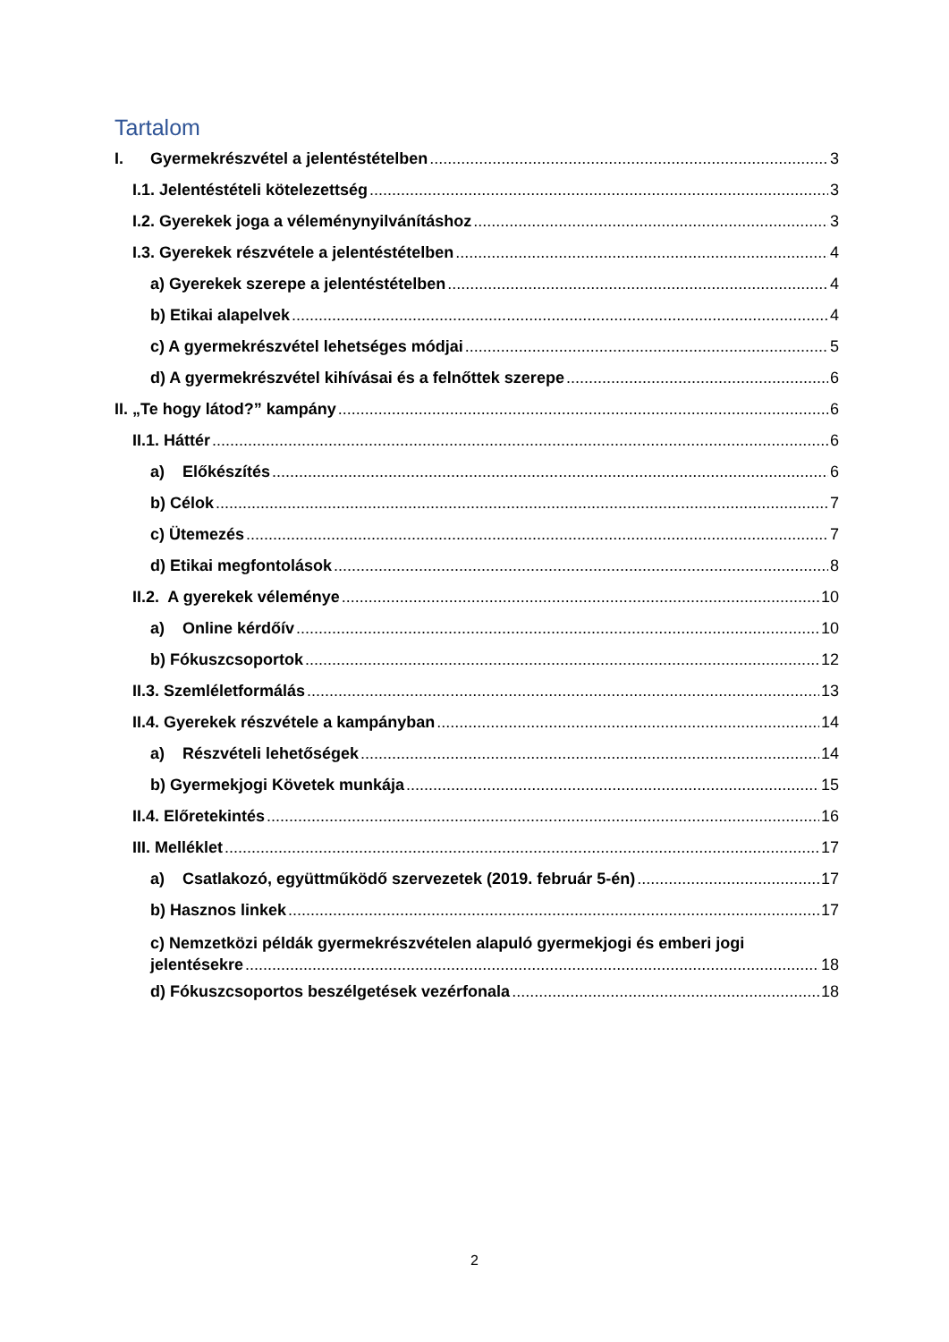Tartalom
I. Gyermekrészvétel a jelentéstételben 3
I.1. Jelentéstételi kötelezettség 3
I.2. Gyerekek joga a véleménynyilvánításhoz 3
I.3. Gyerekek részvétele a jelentéstételben 4
a) Gyerekek szerepe a jelentéstételben 4
b) Etikai alapelvek 4
c) A gyermekrészvétel lehetséges módjai 5
d) A gyermekrészvétel kihívásai és a felnőttek szerepe 6
II. „Te hogy látod?” kampány 6
II.1. Háttér 6
a) Előkészítés 6
b) Célok 7
c) Ütemezés 7
d) Etikai megfontolások 8
II.2. A gyerekek véleménye 10
a) Online kérdőív 10
b) Fókuszcsoportok 12
II.3. Szemléletformálás 13
II.4. Gyerekek részvétele a kampányban 14
a) Részvételi lehetőségek 14
b) Gyermekjogi Követek munkája 15
II.4. Előretekintés 16
III. Melléklet 17
a) Csatlakozó, együttműködő szervezetek (2019. február 5-én) 17
b) Hasznos linkek 17
c) Nemzetközi példák gyermekrészvételen alapuló gyermekjogi és emberi jogi
jelentésekre 18
d) Fókuszcsoportos beszélgetések vezérfonala 18
2